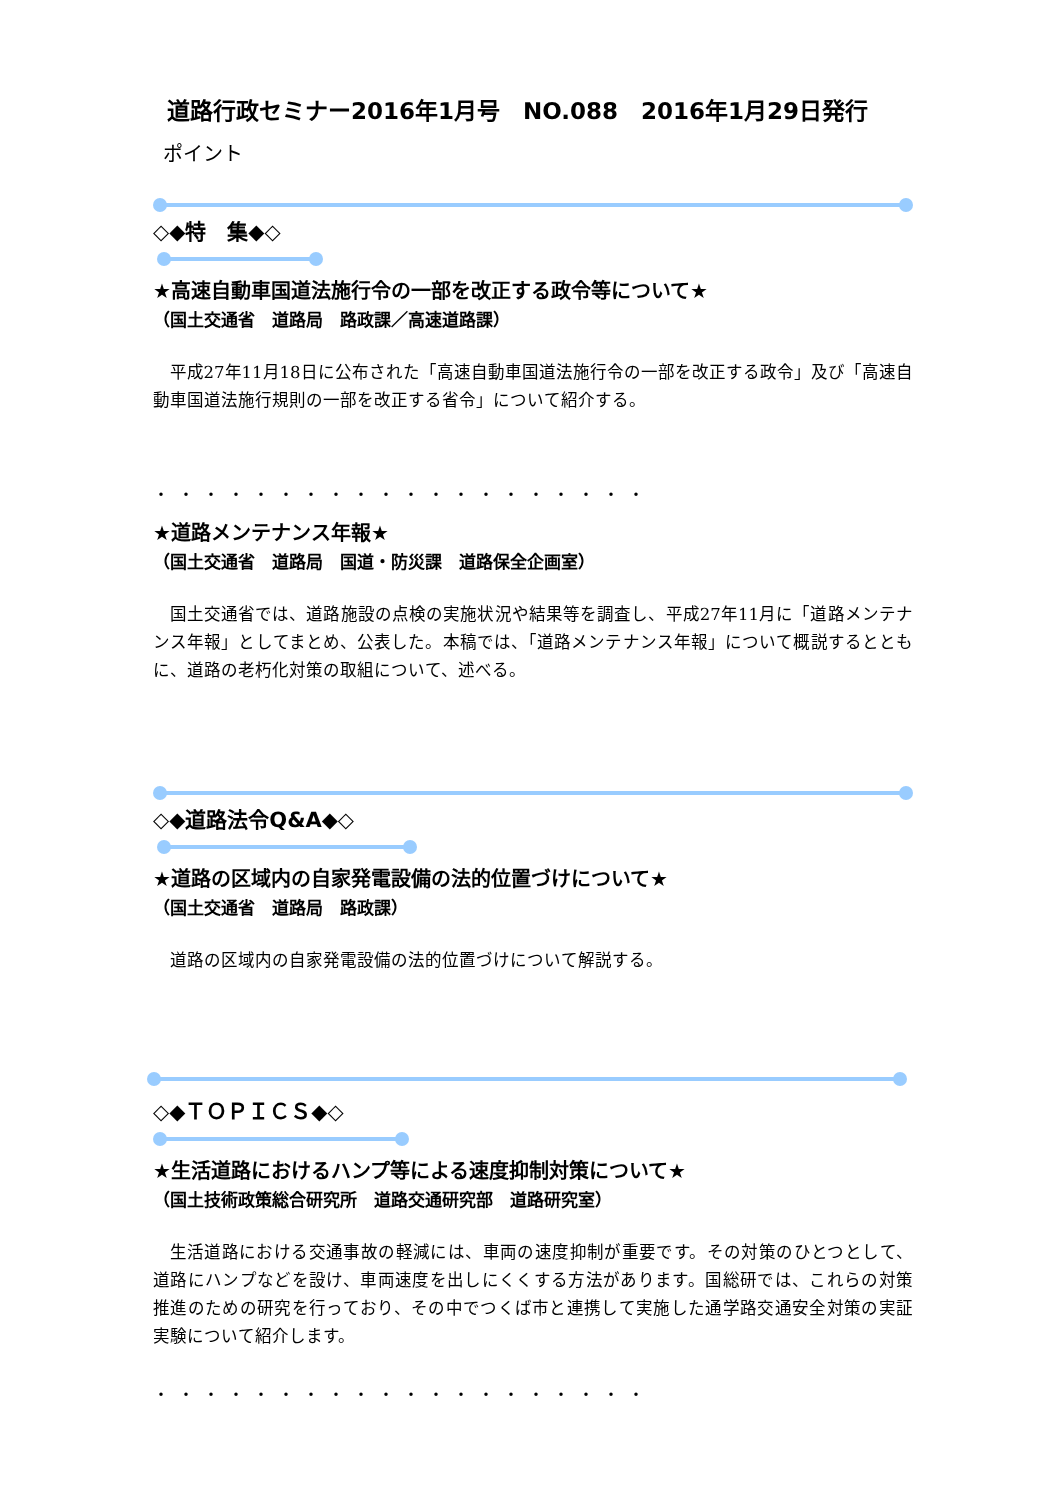道路行政セミナー2016年1月号　NO.088　2016年1月29日発行
ポイント
◇◆特　集◆◇
★高速自動車国道法施行令の一部を改正する政令等について★
（国土交通省　道路局　路政課／高速道路課）
平成27年11月18日に公布された「高速自動車国道法施行令の一部を改正する政令」及び「高速自動車国道法施行規則の一部を改正する省令」について紹介する。
・・・・・・・・・・・・・・・・・・・・
★道路メンテナンス年報★
（国土交通省　道路局　国道・防災課　道路保全企画室）
国土交通省では、道路施設の点検の実施状況や結果等を調査し、平成27年11月に「道路メンテナンス年報」としてまとめ、公表した。本稿では、「道路メンテナンス年報」について概説するとともに、道路の老朽化対策の取組について、述べる。
◇◆道路法令Q&A◆◇
★道路の区域内の自家発電設備の法的位置づけについて★
（国土交通省　道路局　路政課）
道路の区域内の自家発電設備の法的位置づけについて解説する。
◇◆ＴＯＰＩＣＳ◆◇
★生活道路におけるハンプ等による速度抑制対策について★
（国土技術政策総合研究所　道路交通研究部　道路研究室）
生活道路における交通事故の軽減には、車両の速度抑制が重要です。その対策のひとつとして、道路にハンプなどを設け、車両速度を出しにくくする方法があります。国総研では、これらの対策推進のための研究を行っており、その中でつくば市と連携して実施した通学路交通安全対策の実証実験について紹介します。
・・・・・・・・・・・・・・・・・・・・